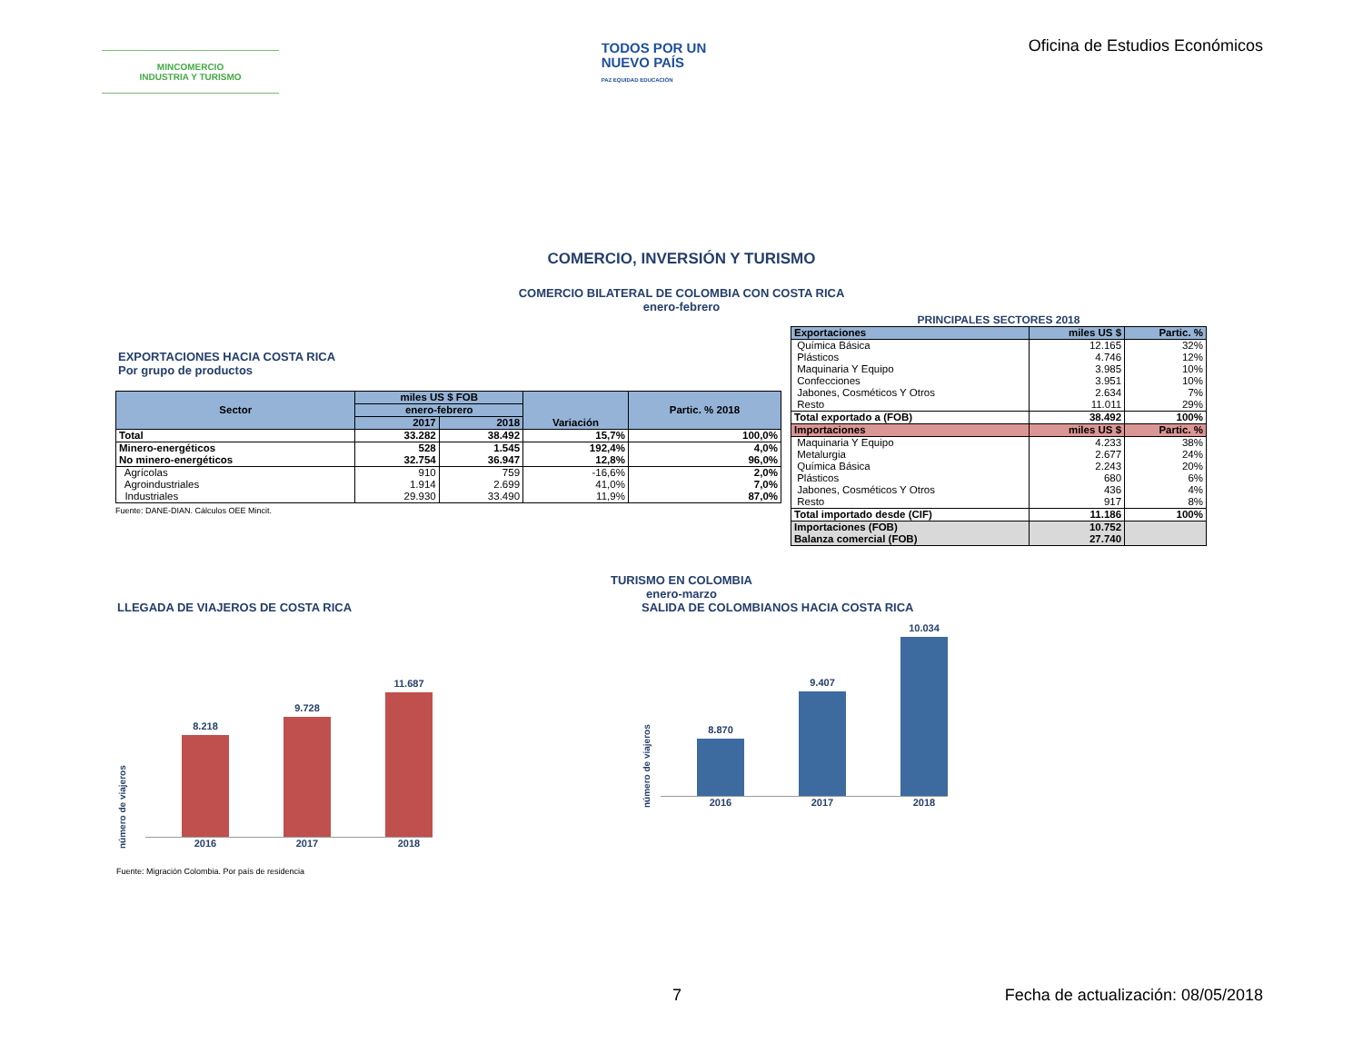MINCOMERCIO
INDUSTRIA Y TURISMO
TODOS POR UN
NUEVO PAÍS
PAZ EQUIDAD EDUCACIÓN
Oficina de Estudios Económicos
COMERCIO, INVERSIÓN Y TURISMO
COMERCIO BILATERAL DE COLOMBIA CON COSTA RICA
enero-febrero
EXPORTACIONES HACIA COSTA RICA
Por grupo de productos
| Sector | miles US $ FOB | | Variación | Partic. % 2018 |
| --- | --- | --- | --- | --- |
| | enero-febrero | | | |
| | 2017 | 2018 | | |
| Total | 33.282 | 38.492 | 15,7% | 100,0% |
| Minero-energéticos | 528 | 1.545 | 192,4% | 4,0% |
| No minero-energéticos | 32.754 | 36.947 | 12,8% | 96,0% |
| Agrícolas | 910 | 759 | -16,6% | 2,0% |
| Agroindustriales | 1.914 | 2.699 | 41,0% | 7,0% |
| Industriales | 29.930 | 33.490 | 11,9% | 87,0% |
Fuente: DANE-DIAN. Cálculos OEE Mincit.
PRINCIPALES SECTORES 2018
| Exportaciones | miles US $ | Partic. % |
| Química Básica | 12.165 | 32% |
| Plásticos | 4.746 | 12% |
| Maquinaria Y Equipo | 3.985 | 10% |
| Confecciones | 3.951 | 10% |
| Jabones, Cosméticos Y Otros | 2.634 | 7% |
| Resto | 11.011 | 29% |
| Total exportado a (FOB) | 38.492 | 100% |
| Importaciones | miles US $ | Partic. % |
| Maquinaria Y Equipo | 4.233 | 38% |
| Metalurgia | 2.677 | 24% |
| Química Básica | 2.243 | 20% |
| Plásticos | 680 | 6% |
| Jabones, Cosméticos Y Otros | 436 | 4% |
| Resto | 917 | 8% |
| Total importado desde (CIF) | 11.186 | 100% |
| Importaciones (FOB) | 10.752 | |
| Balanza comercial (FOB) | 27.740 | |
TURISMO EN COLOMBIA
enero-marzo
LLEGADA DE VIAJEROS DE COSTA RICA
número de viajeros
8.218
9.728
11.687
2016 2017 2018
SALIDA DE COLOMBIANOS HACIA COSTA RICA
número de viajeros
8.870
9.407
10.034
2016 2017 2018
Fuente: Migración Colombia. Por país de residencia
7 Fecha de actualización: 08/05/2018